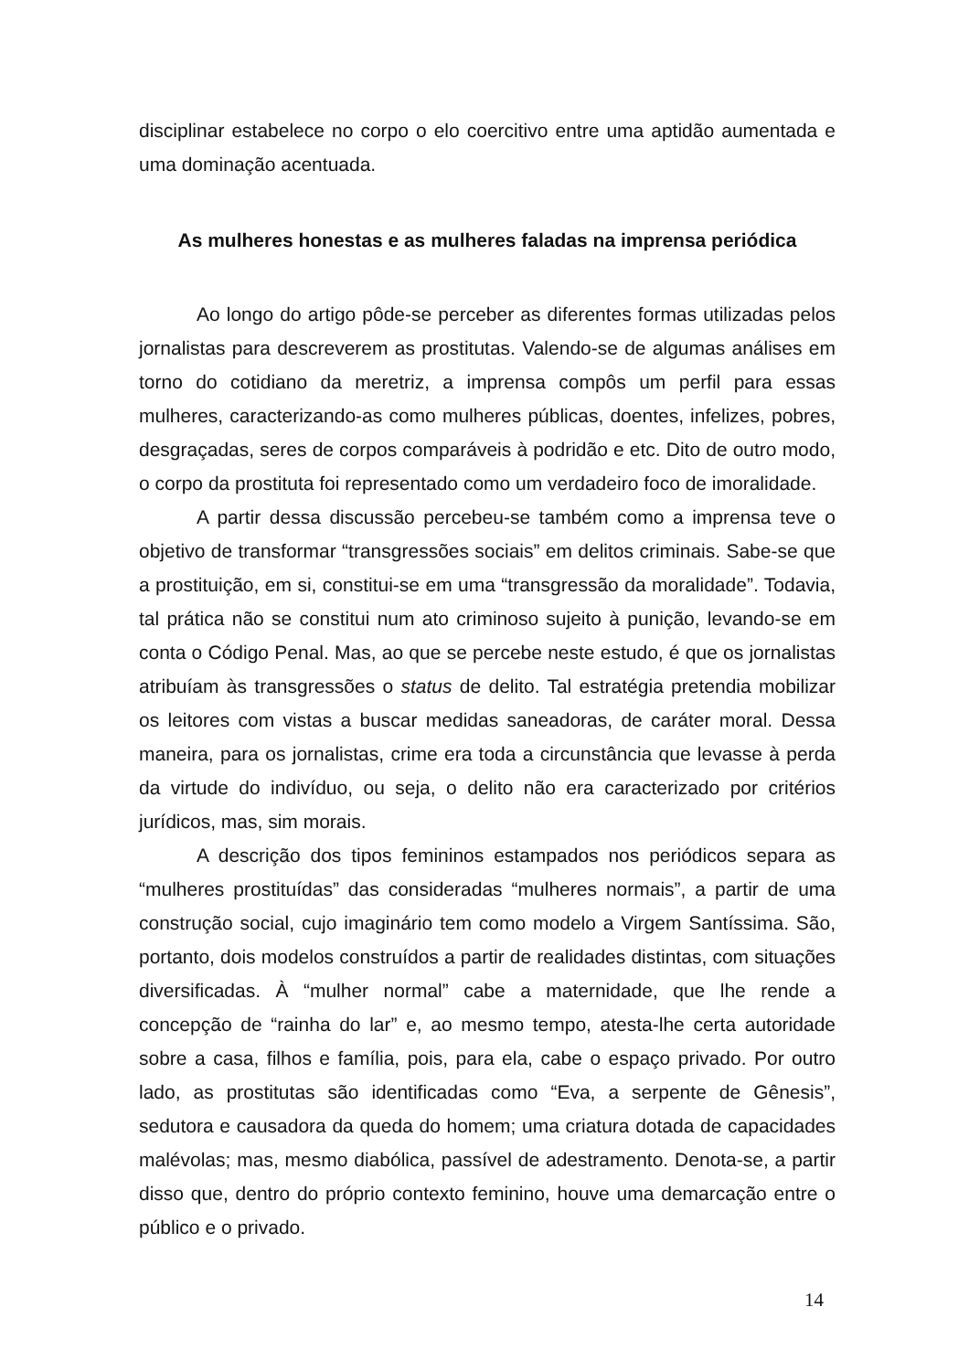disciplinar estabelece no corpo o elo coercitivo entre uma aptidão aumentada e uma dominação acentuada.
As mulheres honestas e as mulheres faladas na imprensa periódica
Ao longo do artigo pôde-se perceber as diferentes formas utilizadas pelos jornalistas para descreverem as prostitutas. Valendo-se de algumas análises em torno do cotidiano da meretriz, a imprensa compôs um perfil para essas mulheres, caracterizando-as como mulheres públicas, doentes, infelizes, pobres, desgraçadas, seres de corpos comparáveis à podridão e etc. Dito de outro modo, o corpo da prostituta foi representado como um verdadeiro foco de imoralidade.
A partir dessa discussão percebeu-se também como a imprensa teve o objetivo de transformar “transgressões sociais” em delitos criminais. Sabe-se que a prostituição, em si, constitui-se em uma “transgressão da moralidade”. Todavia, tal prática não se constitui num ato criminoso sujeito à punição, levando-se em conta o Código Penal. Mas, ao que se percebe neste estudo, é que os jornalistas atribuíam às transgressões o status de delito. Tal estratégia pretendia mobilizar os leitores com vistas a buscar medidas saneadoras, de caráter moral. Dessa maneira, para os jornalistas, crime era toda a circunstância que levasse à perda da virtude do indivíduo, ou seja, o delito não era caracterizado por critérios jurídicos, mas, sim morais.
A descrição dos tipos femininos estampados nos periódicos separa as “mulheres prostituídas” das consideradas “mulheres normais”, a partir de uma construção social, cujo imaginário tem como modelo a Virgem Santíssima. São, portanto, dois modelos construídos a partir de realidades distintas, com situações diversificadas. À “mulher normal” cabe a maternidade, que lhe rende a concepção de “rainha do lar” e, ao mesmo tempo, atesta-lhe certa autoridade sobre a casa, filhos e família, pois, para ela, cabe o espaço privado. Por outro lado, as prostitutas são identificadas como “Eva, a serpente de Gênesis”, sedutora e causadora da queda do homem; uma criatura dotada de capacidades malévolas; mas, mesmo diabólica, passível de adestramento. Denota-se, a partir disso que, dentro do próprio contexto feminino, houve uma demarcação entre o público e o privado.
14